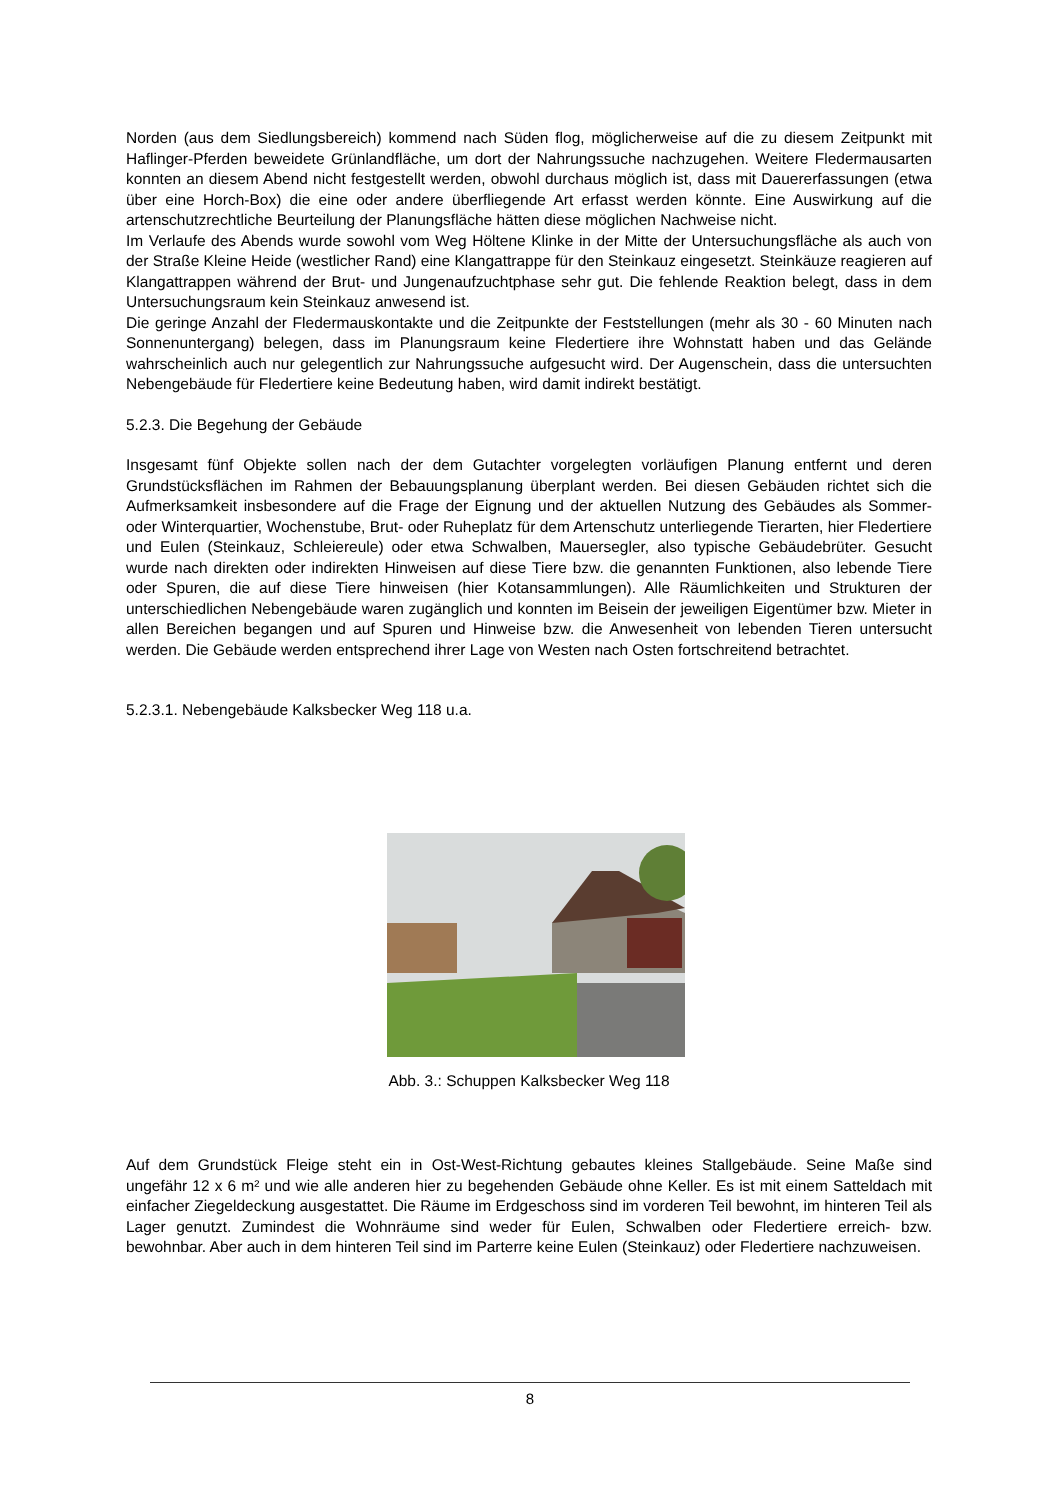Norden (aus dem Siedlungsbereich) kommend nach Süden flog, möglicherweise auf die zu diesem Zeitpunkt mit Haflinger-Pferden beweidete Grünlandfläche, um dort der Nahrungssuche nachzugehen. Weitere Fledermausarten konnten an diesem Abend nicht festgestellt werden, obwohl durchaus möglich ist, dass mit Dauererfassungen (etwa über eine Horch-Box) die eine oder andere überfliegende Art erfasst werden könnte. Eine Auswirkung auf die artenschutzrechtliche Beurteilung der Planungsfläche hätten diese möglichen Nachweise nicht.
Im Verlaufe des Abends wurde sowohl vom Weg Höltene Klinke in der Mitte der Untersuchungsfläche als auch von der Straße Kleine Heide (westlicher Rand) eine Klangattrappe für den Steinkauz eingesetzt. Steinkäuze reagieren auf Klangattrappen während der Brut- und Jungenaufzuchtphase sehr gut. Die fehlende Reaktion belegt, dass in dem Untersuchungsraum kein Steinkauz anwesend ist.
Die geringe Anzahl der Fledermauskontakte und die Zeitpunkte der Feststellungen (mehr als 30 - 60 Minuten nach Sonnenuntergang) belegen, dass im Planungsraum keine Fledertiere ihre Wohnstatt haben und das Gelände wahrscheinlich auch nur gelegentlich zur Nahrungssuche aufgesucht wird. Der Augenschein, dass die untersuchten Nebengebäude für Fledertiere keine Bedeutung haben, wird damit indirekt bestätigt.
5.2.3. Die Begehung der Gebäude
Insgesamt fünf Objekte sollen nach der dem Gutachter vorgelegten vorläufigen Planung entfernt und deren Grundstücksflächen im Rahmen der Bebauungsplanung überplant werden. Bei diesen Gebäuden richtet sich die Aufmerksamkeit insbesondere auf die Frage der Eignung und der aktuellen Nutzung des Gebäudes als Sommer- oder Winterquartier, Wochenstube, Brut- oder Ruheplatz für dem Artenschutz unterliegende Tierarten, hier Fledertiere und Eulen (Steinkauz, Schleiereule) oder etwa Schwalben, Mauersegler, also typische Gebäudebrüter. Gesucht wurde nach direkten oder indirekten Hinweisen auf diese Tiere bzw. die genannten Funktionen, also lebende Tiere oder Spuren, die auf diese Tiere hinweisen (hier Kotansammlungen). Alle Räumlichkeiten und Strukturen der unterschiedlichen Nebengebäude waren zugänglich und konnten im Beisein der jeweiligen Eigentümer bzw. Mieter in allen Bereichen begangen und auf Spuren und Hinweise bzw. die Anwesenheit von lebenden Tieren untersucht werden. Die Gebäude werden entsprechend ihrer Lage von Westen nach Osten fortschreitend betrachtet.
5.2.3.1. Nebengebäude Kalksbecker Weg 118 u.a.
Abb. 3.: Schuppen Kalksbecker Weg 118
Auf dem Grundstück Fleige steht ein in Ost-West-Richtung gebautes kleines Stallgebäude. Seine Maße sind ungefähr 12 x 6 m² und wie alle anderen hier zu begehenden Gebäude ohne Keller. Es ist mit einem Satteldach mit einfacher Ziegeldeckung ausgestattet. Die Räume im Erdgeschoss sind im vorderen Teil bewohnt, im hinteren Teil als Lager genutzt. Zumindest die Wohnräume sind weder für Eulen, Schwalben oder Fledertiere erreich- bzw. bewohnbar. Aber auch in dem hinteren Teil sind im Parterre keine Eulen (Steinkauz) oder Fledertiere nachzuweisen.
8